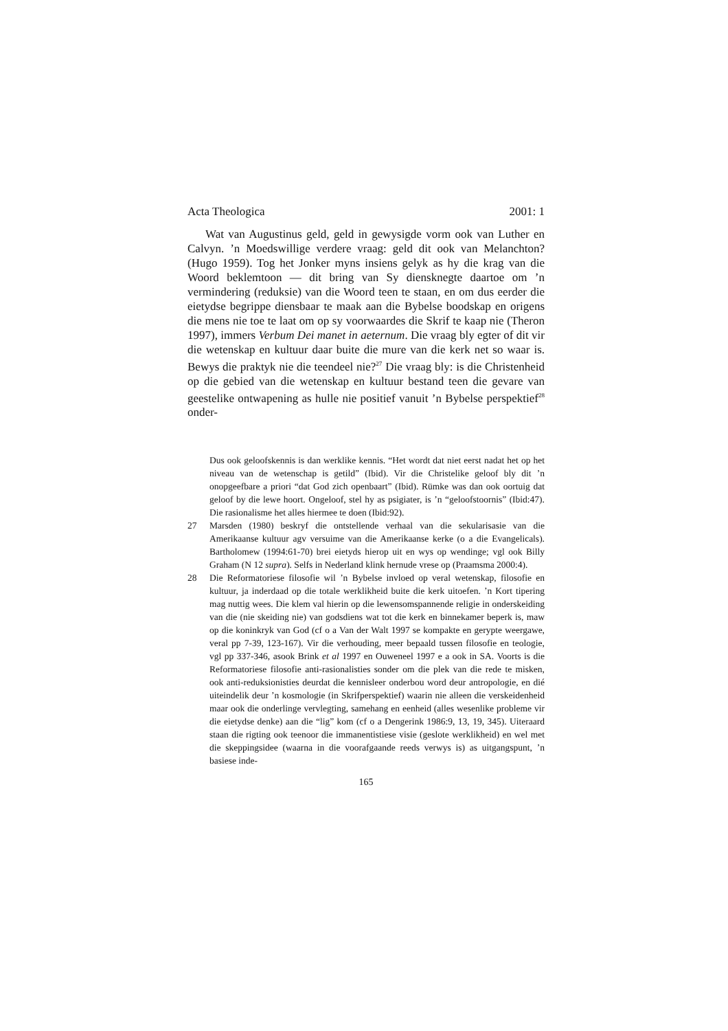Acta Theologica 2001: 1
Wat van Augustinus geld, geld in gewysigde vorm ook van Luther en Calvyn. ’n Moedswillige verdere vraag: geld dit ook van Melanchton? (Hugo 1959). Tog het Jonker myns insiens gelyk as hy die krag van die Woord beklemtoon — dit bring van Sy diensknegte daartoe om ’n vermindering (reduksie) van die Woord teen te staan, en om dus eerder die eietydse begrippe diensbaar te maak aan die Bybelse boodskap en origens die mens nie toe te laat om op sy voorwaardes die Skrif te kaap nie (Theron 1997), immers Verbum Dei manet in aeternum. Die vraag bly egter of dit vir die wetenskap en kultuur daar buite die mure van die kerk net so waar is. Bewys die praktyk nie die teendeel nie?<sup>27</sup> Die vraag bly: is die Christenheid op die gebied van die wetenskap en kultuur bestand teen die gevare van geestelike ontwapening as hulle nie positief vanuit ’n Bybelse perspektief<sup>28</sup> onder-
Dus ook geloofskennis is dan werklike kennis. “Het wordt dat niet eerst nadat het op het niveau van de wetenschap is getild” (Ibid). Vir die Christelike geloof bly dit ’n onopgeefbare a priori “dat God zich openbaart” (Ibid). Rümke was dan ook oortuig dat geloof by die lewe hoort. Ongeloof, stel hy as psigiater, is ’n “geloofstoornis” (Ibid:47). Die rasionalisme het alles hiermee te doen (Ibid:92).
27 Marsden (1980) beskryf die ontstellende verhaal van die sekularisasie van die Amerikaanse kultuur agv versuime van die Amerikaanse kerke (o a die Evangelicals). Bartholomew (1994:61-70) brei eietyds hierop uit en wys op wendinge; vgl ook Billy Graham (N 12 supra). Selfs in Nederland klink hernude vrese op (Praamsma 2000:4).
28 Die Reformatoriese filosofie wil ’n Bybelse invloed op veral wetenskap, filosofie en kultuur, ja inderdaad op die totale werklikheid buite die kerk uitoefen. ’n Kort tipering mag nuttig wees. Die klem val hierin op die lewensomspannende religie in onderskeiding van die (nie skeiding nie) van godsdiens wat tot die kerk en binnekamer beperk is, maw op die koninkryk van God (cf o a Van der Walt 1997 se kompakte en gerypte weergawe, veral pp 7-39, 123-167). Vir die verhouding, meer bepaald tussen filosofie en teologie, vgl pp 337-346, asook Brink et al 1997 en Ouweneel 1997 e a ook in SA. Voorts is die Reformatoriese filosofie anti-rasionalisties sonder om die plek van die rede te misken, ook anti-reduksionisties deurdat die kennisleer onderbou word deur antropologie, en dié uiteindelik deur ’n kosmologie (in Skrifperspektief) waarin nie alleen die verskeidenheid maar ook die onderlinge vervlegting, samehang en eenheid (alles wesenlike probleme vir die eietydse denke) aan die “lig” kom (cf o a Dengerink 1986:9, 13, 19, 345). Uiteraard staan die rigting ook teenoor die immanentistiese visie (geslote werklikheid) en wel met die skeppingsidee (waarna in die voorafgaande reeds verwys is) as uitgangspunt, ’n basiese inde-
165